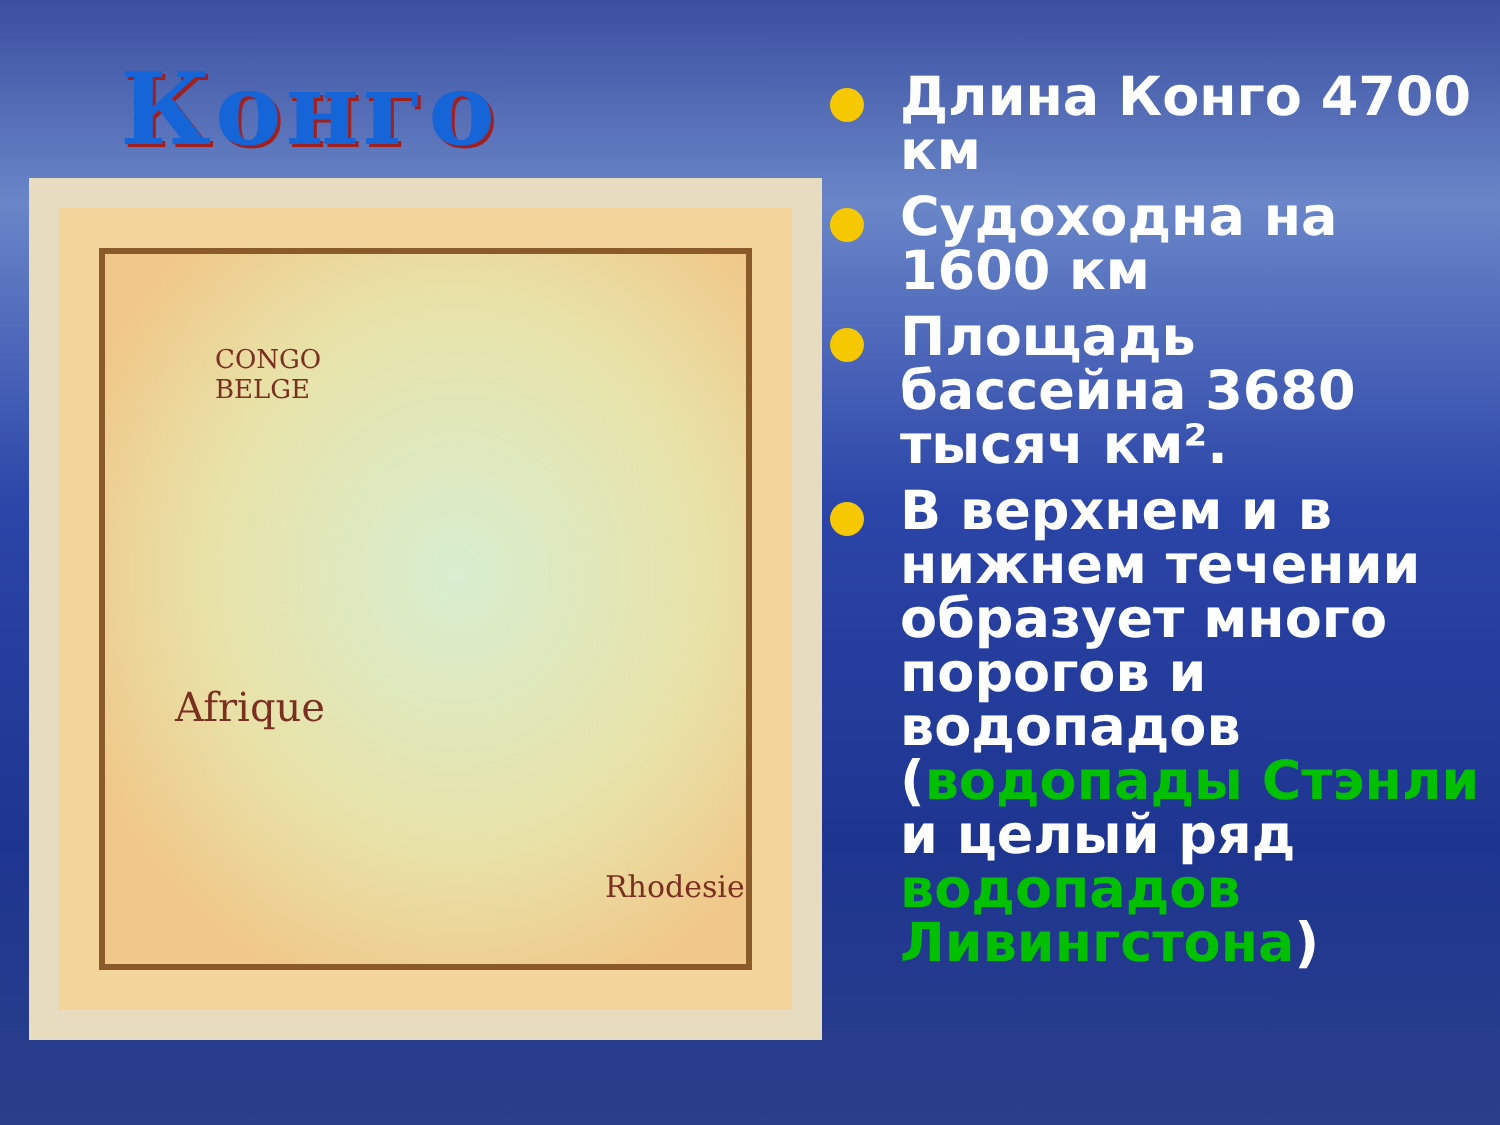Конго
CONGO
BELGE
Afrique
Rhodesie
Длина Конго 4700 км
Судоходна на 1600 км
Площадь бассейна 3680 тысяч км².
В верхнем и в нижнем течении образует много порогов и водопадов (водопады Стэнли и целый ряд водопадов Ливингстона)